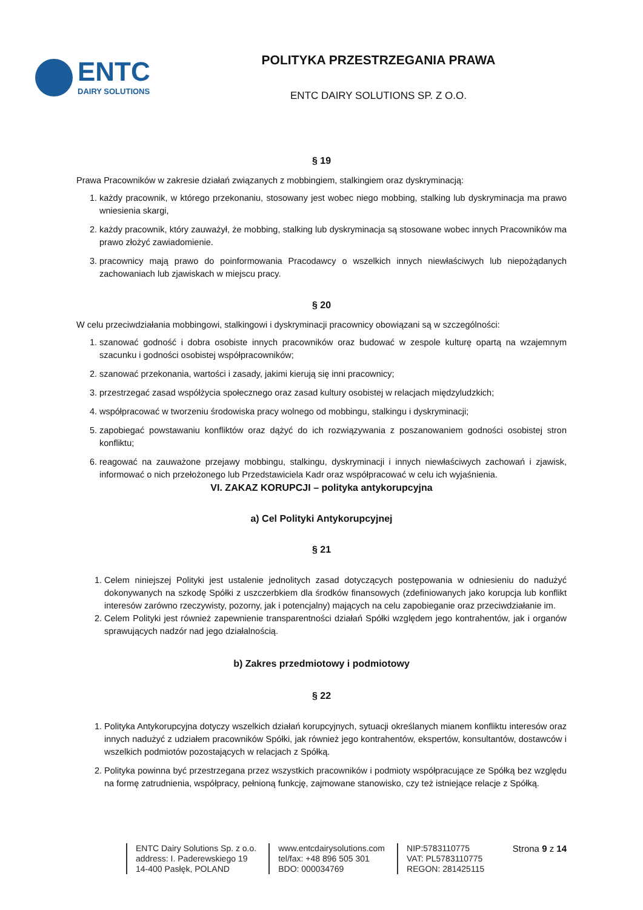ENTC
DAIRY SOLUTIONS
POLITYKA PRZESTRZEGANIA PRAWA
ENTC DAIRY SOLUTIONS SP. Z O.O.
§ 19
Prawa Pracowników w zakresie działań związanych z mobbingiem, stalkingiem oraz dyskryminacją:
1. każdy pracownik, w którego przekonaniu, stosowany jest wobec niego mobbing, stalking lub dyskryminacja ma prawo wniesienia skargi,
2. każdy pracownik, który zauważył, że mobbing, stalking lub dyskryminacja są stosowane wobec innych Pracowników ma prawo złożyć zawiadomienie.
3. pracownicy mają prawo do poinformowania Pracodawcy o wszelkich innych niewłaściwych lub niepożądanych zachowaniach lub zjawiskach w miejscu pracy.
§ 20
W celu przeciwdziałania mobbingowi, stalkingowi i dyskryminacji pracownicy obowiązani są w szczególności:
1. szanować godność i dobra osobiste innych pracowników oraz budować w zespole kulturę opartą na wzajemnym szacunku i godności osobistej współpracowników;
2. szanować przekonania, wartości i zasady, jakimi kierują się inni pracownicy;
3. przestrzegać zasad współżycia społecznego oraz zasad kultury osobistej w relacjach międzyludzkich;
4. współpracować w tworzeniu środowiska pracy wolnego od mobbingu, stalkingu i dyskryminacji;
5. zapobiegać powstawaniu konfliktów oraz dążyć do ich rozwiązywania z poszanowaniem godności osobistej stron konfliktu;
6. reagować na zauważone przejawy mobbingu, stalkingu, dyskryminacji i innych niewłaściwych zachowań i zjawisk, informować o nich przełożonego lub Przedstawiciela Kadr oraz współpracować w celu ich wyjaśnienia.
VI. ZAKAZ KORUPCJI – polityka antykorupcyjna
a) Cel Polityki Antykorupcyjnej
§ 21
1. Celem niniejszej Polityki jest ustalenie jednolitych zasad dotyczących postępowania w odniesieniu do nadużyć dokonywanych na szkodę Spółki z uszczerbkiem dla środków finansowych (zdefiniowanych jako korupcja lub konflikt interesów zarówno rzeczywisty, pozorny, jak i potencjalny) mających na celu zapobieganie oraz przeciwdziałanie im.
2. Celem Polityki jest również zapewnienie transparentności działań Spółki względem jego kontrahentów, jak i organów sprawujących nadzór nad jego działalnością.
b) Zakres przedmiotowy i podmiotowy
§ 22
1. Polityka Antykorupcyjna dotyczy wszelkich działań korupcyjnych, sytuacji określanych mianem konfliktu interesów oraz innych nadużyć z udziałem pracowników Spółki, jak również jego kontrahentów, ekspertów, konsultantów, dostawców i wszelkich podmiotów pozostających w relacjach z Spółką.
2. Polityka powinna być przestrzegana przez wszystkich pracowników i podmioty współpracujące ze Spółką bez względu na formę zatrudnienia, współpracy, pełnioną funkcję, zajmowane stanowisko, czy też istniejące relacje z Spółką.
Strona 9 z 14
ENTC Dairy Solutions Sp. z o.o.
address: I. Paderewskiego 19
14-400 Pasłęk, POLAND
www.entcdairysolutions.com
tel/fax: +48 896 505 301
BDO: 000034769
NIP:5783110775
VAT: PL5783110775
REGON: 281425115